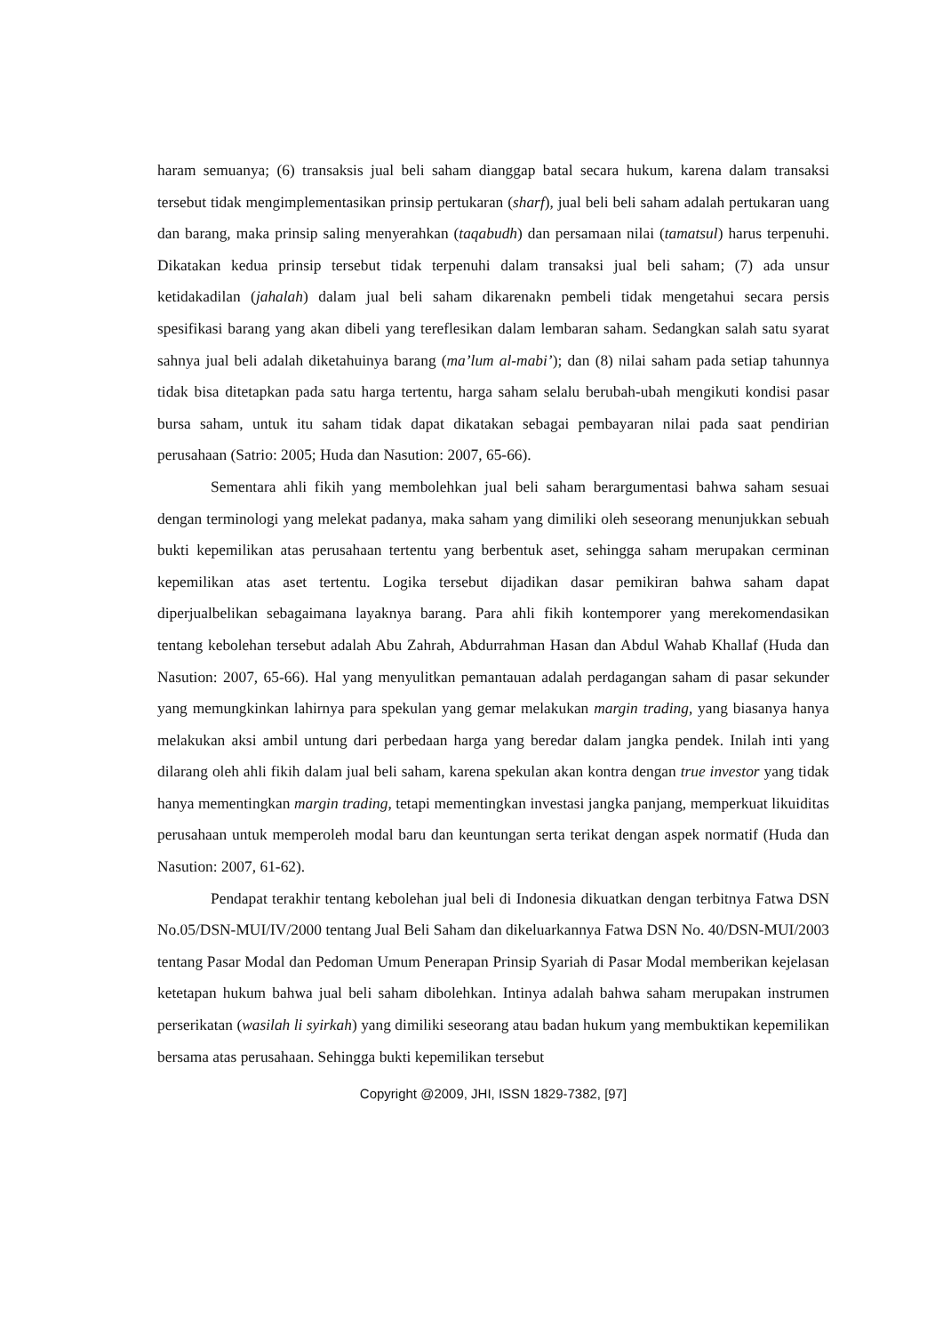haram semuanya; (6) transaksis jual beli saham dianggap batal secara hukum, karena dalam transaksi tersebut tidak mengimplementasikan prinsip pertukaran (sharf), jual beli beli saham adalah pertukaran uang dan barang, maka prinsip saling menyerahkan (taqabudh) dan persamaan nilai (tamatsul) harus terpenuhi. Dikatakan kedua prinsip tersebut tidak terpenuhi dalam transaksi jual beli saham; (7) ada unsur ketidakadilan (jahalah) dalam jual beli saham dikarenakn pembeli tidak mengetahui secara persis spesifikasi barang yang akan dibeli yang tereflesikan dalam lembaran saham. Sedangkan salah satu syarat sahnya jual beli adalah diketahuinya barang (ma’lum al-mabi’); dan (8) nilai saham pada setiap tahunnya tidak bisa ditetapkan pada satu harga tertentu, harga saham selalu berubah-ubah mengikuti kondisi pasar bursa saham, untuk itu saham tidak dapat dikatakan sebagai pembayaran nilai pada saat pendirian perusahaan (Satrio: 2005; Huda dan Nasution: 2007, 65-66).
Sementara ahli fikih yang membolehkan jual beli saham berargumentasi bahwa saham sesuai dengan terminologi yang melekat padanya, maka saham yang dimiliki oleh seseorang menunjukkan sebuah bukti kepemilikan atas perusahaan tertentu yang berbentuk aset, sehingga saham merupakan cerminan kepemilikan atas aset tertentu. Logika tersebut dijadikan dasar pemikiran bahwa saham dapat diperjualbelikan sebagaimana layaknya barang. Para ahli fikih kontemporer yang merekomendasikan tentang kebolehan tersebut adalah Abu Zahrah, Abdurrahman Hasan dan Abdul Wahab Khallaf (Huda dan Nasution: 2007, 65-66). Hal yang menyulitkan pemantauan adalah perdagangan saham di pasar sekunder yang memungkinkan lahirnya para spekulan yang gemar melakukan margin trading, yang biasanya hanya melakukan aksi ambil untung dari perbedaan harga yang beredar dalam jangka pendek. Inilah inti yang dilarang oleh ahli fikih dalam jual beli saham, karena spekulan akan kontra dengan true investor yang tidak hanya mementingkan margin trading, tetapi mementingkan investasi jangka panjang, memperkuat likuiditas perusahaan untuk memperoleh modal baru dan keuntungan serta terikat dengan aspek normatif (Huda dan Nasution: 2007, 61-62).
Pendapat terakhir tentang kebolehan jual beli di Indonesia dikuatkan dengan terbitnya Fatwa DSN No.05/DSN-MUI/IV/2000 tentang Jual Beli Saham dan dikeluarkannya Fatwa DSN No. 40/DSN-MUI/2003 tentang Pasar Modal dan Pedoman Umum Penerapan Prinsip Syariah di Pasar Modal memberikan kejelasan ketetapan hukum bahwa jual beli saham dibolehkan. Intinya adalah bahwa saham merupakan instrumen perserikatan (wasilah li syirkah) yang dimiliki seseorang atau badan hukum yang membuktikan kepemilikan bersama atas perusahaan. Sehingga bukti kepemilikan tersebut
Copyright @2009, JHI, ISSN 1829-7382, [97]